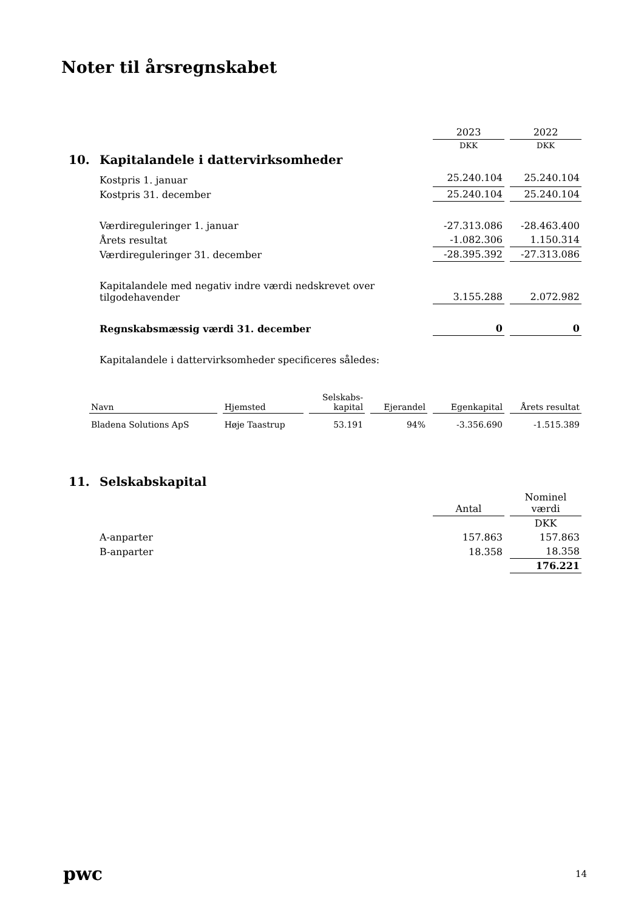Noter til årsregnskabet
| | | 2023 | 2022 |
| | | DKK | DKK |
| 10. | Kapitalandele i dattervirksomheder | | |
| | Kostpris 1. januar | 25.240.104 | 25.240.104 |
| | Kostpris 31. december | 25.240.104 | 25.240.104 |
| | Værdireguleringer 1. januar | -27.313.086 | -28.463.400 |
| | Årets resultat | -1.082.306 | 1.150.314 |
| | Værdireguleringer 31. december | -28.395.392 | -27.313.086 |
| | Kapitalandele med negativ indre værdi nedskrevet over tilgodehavender | 3.155.288 | 2.072.982 |
| | Regnskabsmæssig værdi 31. december | 0 | 0 |
| | Kapitalandele i dattervirksomheder specificeres således: | | |
| Navn | Hjemsted | Selskabs- kapital | Ejerandel | Egenkapital | Årets resultat |
| --- | --- | --- | --- | --- | --- |
| Bladena Solutions ApS | Høje Taastrup | 53.191 | 94% | -3.356.690 | -1.515.389 |
| 11. | Selskabskapital | | |
| | | Antal | Nominel værdi |
| | | | DKK |
| | A-anparter | 157.863 | 157.863 |
| | B-anparter | 18.358 | 18.358 |
| | | | 176.221 |
pwc 14